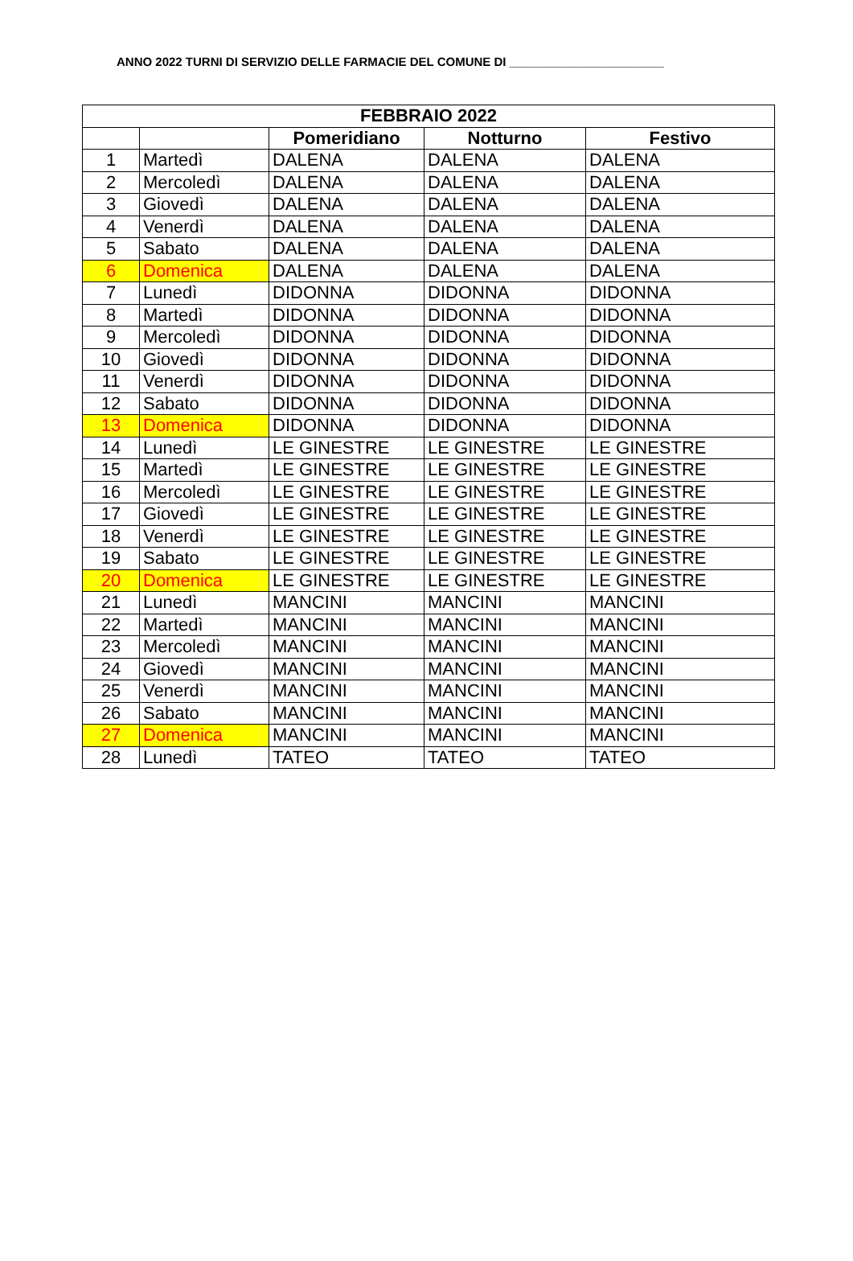ANNO 2022 TURNI DI SERVIZIO DELLE FARMACIE DEL COMUNE DI _______________________
| FEBBRAIO 2022 | | | | |
| --- | --- | --- | --- | --- |
| | | Pomeridiano | Notturno | Festivo |
| 1 | Martedì | DALENA | DALENA | DALENA |
| 2 | Mercoledì | DALENA | DALENA | DALENA |
| 3 | Giovedì | DALENA | DALENA | DALENA |
| 4 | Venerdì | DALENA | DALENA | DALENA |
| 5 | Sabato | DALENA | DALENA | DALENA |
| 6 | Domenica | DALENA | DALENA | DALENA |
| 7 | Lunedì | DIDONNA | DIDONNA | DIDONNA |
| 8 | Martedì | DIDONNA | DIDONNA | DIDONNA |
| 9 | Mercoledì | DIDONNA | DIDONNA | DIDONNA |
| 10 | Giovedì | DIDONNA | DIDONNA | DIDONNA |
| 11 | Venerdì | DIDONNA | DIDONNA | DIDONNA |
| 12 | Sabato | DIDONNA | DIDONNA | DIDONNA |
| 13 | Domenica | DIDONNA | DIDONNA | DIDONNA |
| 14 | Lunedì | LE GINESTRE | LE GINESTRE | LE GINESTRE |
| 15 | Martedì | LE GINESTRE | LE GINESTRE | LE GINESTRE |
| 16 | Mercoledì | LE GINESTRE | LE GINESTRE | LE GINESTRE |
| 17 | Giovedì | LE GINESTRE | LE GINESTRE | LE GINESTRE |
| 18 | Venerdì | LE GINESTRE | LE GINESTRE | LE GINESTRE |
| 19 | Sabato | LE GINESTRE | LE GINESTRE | LE GINESTRE |
| 20 | Domenica | LE GINESTRE | LE GINESTRE | LE GINESTRE |
| 21 | Lunedì | MANCINI | MANCINI | MANCINI |
| 22 | Martedì | MANCINI | MANCINI | MANCINI |
| 23 | Mercoledì | MANCINI | MANCINI | MANCINI |
| 24 | Giovedì | MANCINI | MANCINI | MANCINI |
| 25 | Venerdì | MANCINI | MANCINI | MANCINI |
| 26 | Sabato | MANCINI | MANCINI | MANCINI |
| 27 | Domenica | MANCINI | MANCINI | MANCINI |
| 28 | Lunedì | TATEO | TATEO | TATEO |